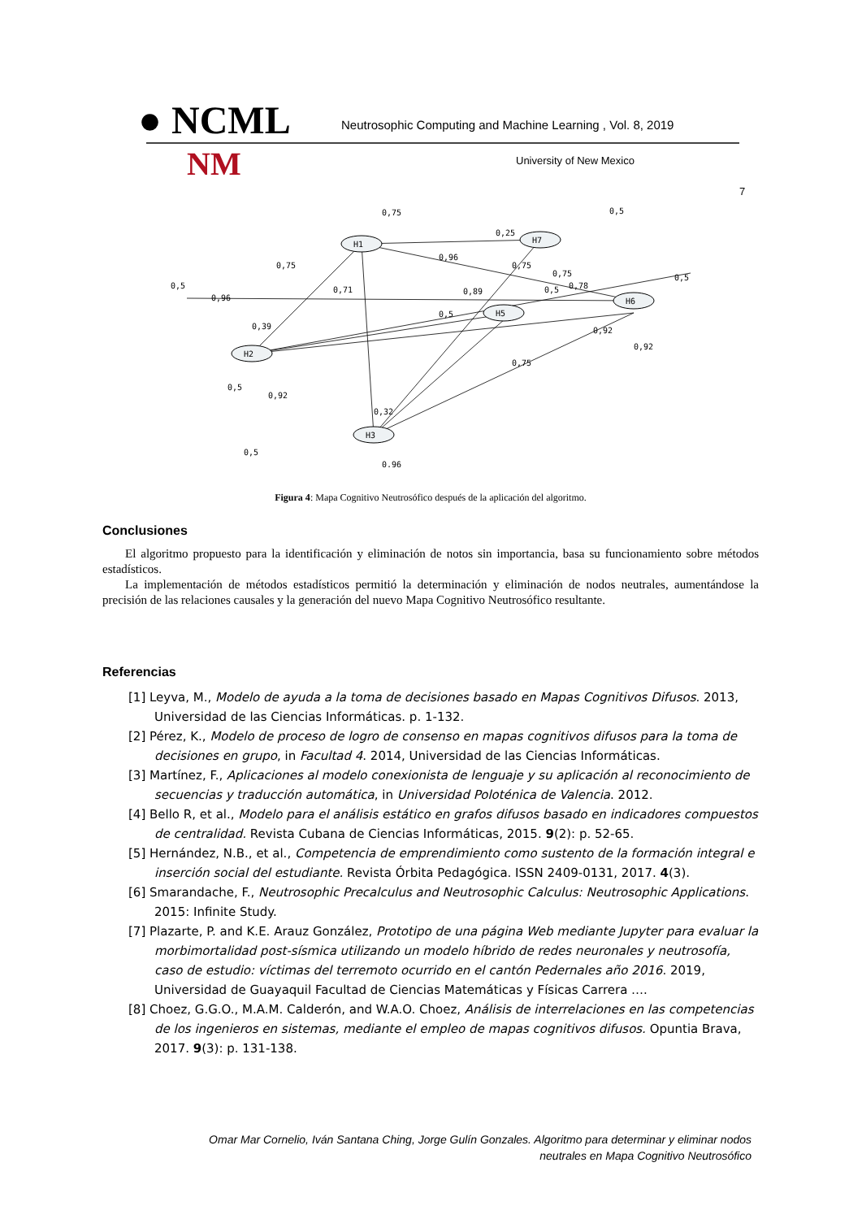● NCML
Neutrosophic Computing and Machine Learning , Vol. 8, 2019
NM University of New Mexico
7
H1
H7
H2
H5
H6
H3
0,75
0,5
0,25
0,96
0,75
0,75
0,75
0,5
0,71
0,5
0,96
0,89
0,5
0,78
0,39
0,5
0,92
0,92
0,75
0,5
0,92
0,32
0,5
0,96
Figura 4: Mapa Cognitivo Neutrosófico después de la aplicación del algoritmo.
Conclusiones
El algoritmo propuesto para la identificación y eliminación de notos sin importancia, basa su funcionamiento sobre métodos estadísticos.
La implementación de métodos estadísticos permitió la determinación y eliminación de nodos neutrales, aumentándose la precisión de las relaciones causales y la generación del nuevo Mapa Cognitivo Neutrosófico resultante.
Referencias
[1] Leyva, M., Modelo de ayuda a la toma de decisiones basado en Mapas Cognitivos Difusos. 2013, Universidad de las Ciencias Informáticas. p. 1-132.
[2] Pérez, K., Modelo de proceso de logro de consenso en mapas cognitivos difusos para la toma de decisiones en grupo, in Facultad 4. 2014, Universidad de las Ciencias Informáticas.
[3] Martínez, F., Aplicaciones al modelo conexionista de lenguaje y su aplicación al reconocimiento de secuencias y traducción automática, in Universidad Poloténica de Valencia. 2012.
[4] Bello R, et al., Modelo para el análisis estático en grafos difusos basado en indicadores compuestos de centralidad. Revista Cubana de Ciencias Informáticas, 2015. 9(2): p. 52-65.
[5] Hernández, N.B., et al., Competencia de emprendimiento como sustento de la formación integral e inserción social del estudiante. Revista Órbita Pedagógica. ISSN 2409-0131, 2017. 4(3).
[6] Smarandache, F., Neutrosophic Precalculus and Neutrosophic Calculus: Neutrosophic Applications. 2015: Infinite Study.
[7] Plazarte, P. and K.E. Arauz González, Prototipo de una página Web mediante Jupyter para evaluar la morbimortalidad post-sísmica utilizando un modelo híbrido de redes neuronales y neutrosofía, caso de estudio: víctimas del terremoto ocurrido en el cantón Pedernales año 2016. 2019, Universidad de Guayaquil Facultad de Ciencias Matemáticas y Físicas Carrera ….
[8] Choez, G.G.O., M.A.M. Calderón, and W.A.O. Choez, Análisis de interrelaciones en las competencias de los ingenieros en sistemas, mediante el empleo de mapas cognitivos difusos. Opuntia Brava, 2017. 9(3): p. 131-138.
Omar Mar Cornelio, Iván Santana Ching, Jorge Gulín Gonzales. Algoritmo para determinar y eliminar nodos
neutrales en Mapa Cognitivo Neutrosófico